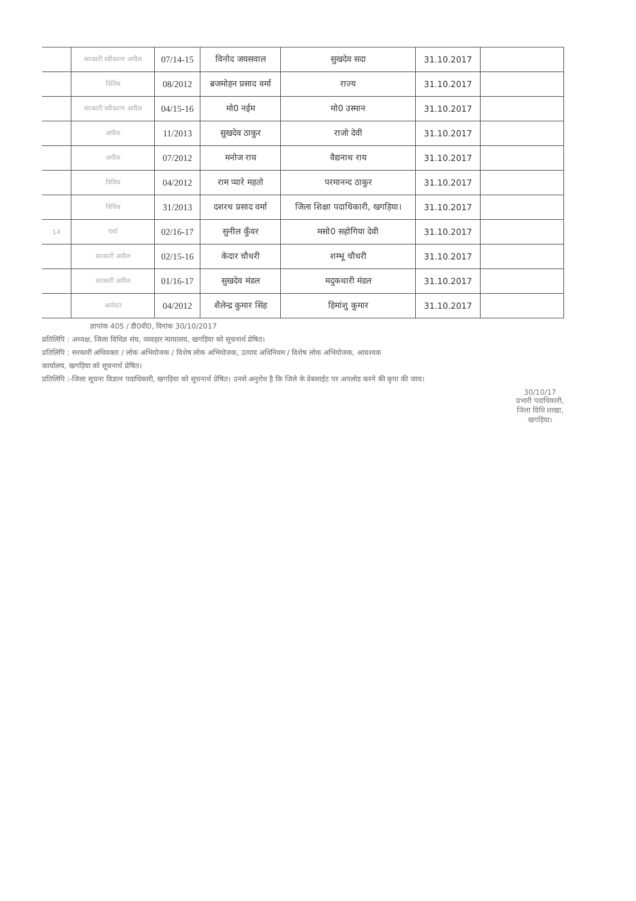| | सरकारी स्वीकरण अपील | 07/14-15 | विनोद जयसवाल | सुखदेव सदा | 31.10.2017 | |
| | विविध | 08/2012 | ब्रजमोहन प्रसाद वर्मा | राज्य | 31.10.2017 | |
| | सरकारी स्वीकरण अपील | 04/15-16 | मो0 नईम | मो0 उस्मान | 31.10.2017 | |
| | अपील | 11/2013 | सुखदेव ठाकुर | राजो देवी | 31.10.2017 | |
| | अपील | 07/2012 | मनोज राय | वैद्यनाथ राय | 31.10.2017 | |
| | विविध | 04/2012 | राम प्यारे महतो | परमानन्द ठाकुर | 31.10.2017 | |
| | विविध | 31/2013 | दशरथ प्रसाद वर्मा | जिला शिक्षा पदाधिकारी, खगड़िया। | 31.10.2017 | |
| 14 | पर्चा | 02/16-17 | सुनील कुँवर | मसो0 सहोगिया देवी | 31.10.2017 | |
| | सरकारी अपील | 02/15-16 | केदार चौधरी | शम्भू चौधरी | 31.10.2017 | |
| | सरकारी अपील | 01/16-17 | सुखदेव मंडल | मदुकधारी मंडल | 31.10.2017 | |
| | आवेदन | 04/2012 | शैलेन्द्र कुमार सिंह | हिमांशु कुमार | 31.10.2017 | |
ज्ञापांक 405 / डी0वी0, दिनांक 30/10/2017
प्रतिलिपि : अध्यक्ष, जिला विधिज्ञ संघ, व्यवहार न्यायालय, खगड़िया को सूचनार्थ प्रेषित।
प्रतिलिपि : सरकारी अधिवक्ता / लोक अभियोजक / विशेष लोक अभियोजक, उत्पाद अधिनियम / विशेष लोक अभियोजक, आवश्यक
कार्यालय, खगड़िया को सूचनार्थ प्रेषित।
प्रतिलिपि :-जिला सूचना विज्ञान पदाधिकारी, खगड़िया को सूचनार्थ प्रेषित। उनसे अनुरोध है कि जिले के वेबसाईट पर अपलोड करने की कृपा की जाय।
30/10/17
प्रभारी पदाधिकारी,
जिला विधि शाखा,
खगड़िया।